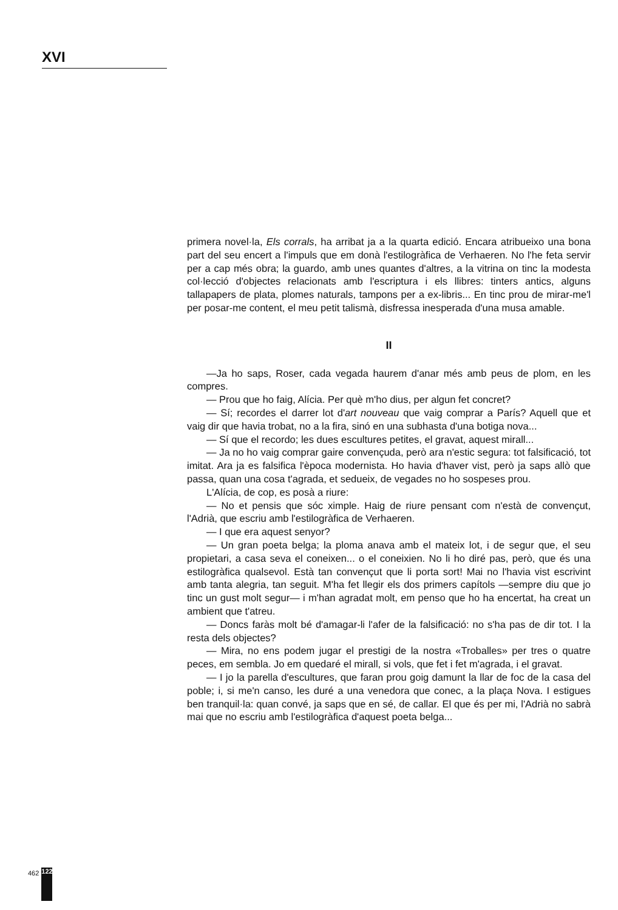XVI
primera novel·la, Els corrals, ha arribat ja a la quarta edició. Encara atribueixo una bona part del seu encert a l'impuls que em donà l'estilogràfica de Verhaeren. No l'he feta servir per a cap més obra; la guardo, amb unes quantes d'altres, a la vitrina on tinc la modesta col·lecció d'objectes relacionats amb l'escriptura i els llibres: tinters antics, alguns tallapapers de plata, plomes naturals, tampons per a ex-libris... En tinc prou de mirar-me'l per posar-me content, el meu petit talismà, disfressa inesperada d'una musa amable.
II
—Ja ho saps, Roser, cada vegada haurem d'anar més amb peus de plom, en les compres.
— Prou que ho faig, Alícia. Per què m'ho dius, per algun fet concret?
— Sí; recordes el darrer lot d'art nouveau que vaig comprar a París? Aquell que et vaig dir que havia trobat, no a la fira, sinó en una subhasta d'una botiga nova...
— Sí que el recordo; les dues escultures petites, el gravat, aquest mirall...
— Ja no ho vaig comprar gaire convençuda, però ara n'estic segura: tot falsificació, tot imitat. Ara ja es falsifica l'època modernista. Ho havia d'haver vist, però ja saps allò que passa, quan una cosa t'agrada, et sedueix, de vegades no ho sospeses prou.
L'Alícia, de cop, es posà a riure:
— No et pensis que sóc ximple. Haig de riure pensant com n'està de convençut, l'Adrià, que escriu amb l'estilogràfica de Verhaeren.
— I que era aquest senyor?
— Un gran poeta belga; la ploma anava amb el mateix lot, i de segur que, el seu propietari, a casa seva el coneixen... o el coneixien. No li ho diré pas, però, que és una estilogràfica qualsevol. Està tan convençut que li porta sort! Mai no l'havia vist escrivint amb tanta alegria, tan seguit. M'ha fet llegir els dos primers capítols —sempre diu que jo tinc un gust molt segur— i m'han agradat molt, em penso que ho ha encertat, ha creat un ambient que t'atreu.
— Doncs faràs molt bé d'amagar-li l'afer de la falsificació: no s'ha pas de dir tot. I la resta dels objectes?
— Mira, no ens podem jugar el prestigi de la nostra «Troballes» per tres o quatre peces, em sembla. Jo em quedaré el mirall, si vols, que fet i fet m'agrada, i el gravat.
— I jo la parella d'escultures, que faran prou goig damunt la llar de foc de la casa del poble; i, si me'n canso, les duré a una venedora que conec, a la plaça Nova. I estigues ben tranquil·la: quan convé, ja saps que en sé, de callar. El que és per mi, l'Adrià no sabrà mai que no escriu amb l'estilogràfica d'aquest poeta belga...
462 122